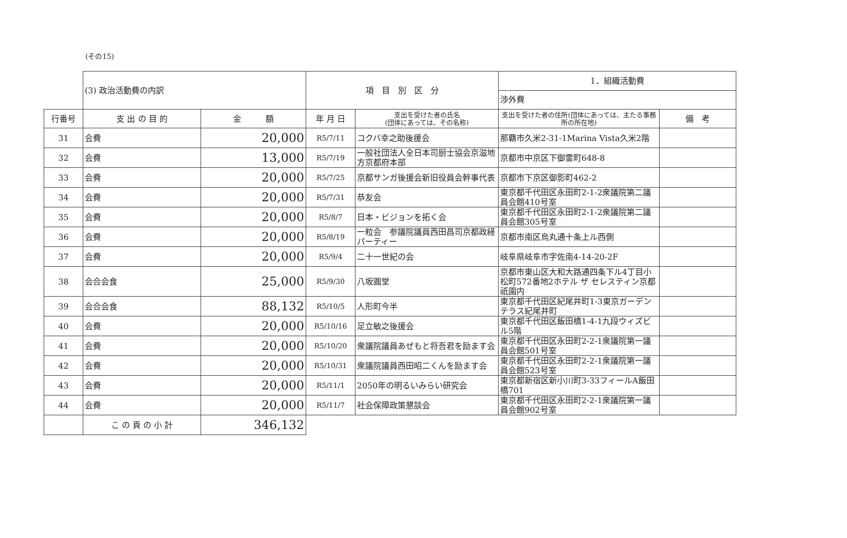(その15)
| | (3) 政治活動費の内訳 | | 項 目 別 区 分 | | 1．組織活動費 | |
| | | | | | 渉外費 | |
| 行番号 | 支 出 の 目 的 | 金 額 | 年 月 日 | 支出を受けた者の氏名 (団体にあっては、その名称) | 支出を受けた者の住所(団体にあっては、主たる事務所の所在地) | 備 考 |
| 31 | 会費 | 20,000 | R5/7/11 | コクバ幸之助後援会 | 那覇市久米2-31-1Marina Vista久米2階 | |
| 32 | 会費 | 13,000 | R5/7/19 | 一般社団法人全日本司厨士協会京滋地方京都府本部 | 京都市中京区下御霊町648-8 | |
| 33 | 会費 | 20,000 | R5/7/25 | 京都サンガ後援会新旧役員会幹事代表 | 京都市下京区御影町462-2 | |
| 34 | 会費 | 20,000 | R5/7/31 | 恭友会 | 東京都千代田区永田町2-1-2衆議院第二議員会館410号室 | |
| 35 | 会費 | 20,000 | R5/8/7 | 日本・ビジョンを拓く会 | 東京都千代田区永田町2-1-2衆議院第二議員会館305号室 | |
| 36 | 会費 | 20,000 | R5/8/19 | 一粒会 参議院議員西田昌司京都政経パーティー | 京都市南区烏丸通十条上ル西側 | |
| 37 | 会費 | 20,000 | R5/9/4 | 二十一世紀の会 | 岐阜県岐阜市字佐南4-14-20-2F | |
| 38 | 会合会食 | 25,000 | R5/9/30 | 八坂圓堂 | 京都市東山区大和大路通四条下ル4丁目小松町572番地2ホテル ザ セレスティン京都祇園内 | |
| 39 | 会合会食 | 88,132 | R5/10/5 | 人形町今半 | 東京都千代田区紀尾井町1-3東京ガーデンテラス紀尾井町 | |
| 40 | 会費 | 20,000 | R5/10/16 | 足立敏之後援会 | 東京都千代田区飯田橋1-4-1九段ウィズビル5階 | |
| 41 | 会費 | 20,000 | R5/10/20 | 衆議院議員あぜもと将吾君を励ます会 | 東京都千代田区永田町2-2-1衆議院第一議員会館501号室 | |
| 42 | 会費 | 20,000 | R5/10/31 | 衆議院議員西田昭二くんを励ます会 | 東京都千代田区永田町2-2-1衆議院第一議員会館523号室 | |
| 43 | 会費 | 20,000 | R5/11/1 | 2050年の明るいみらい研究会 | 東京都新宿区新小川町3-33フィールA飯田橋701 | |
| 44 | 会費 | 20,000 | R5/11/7 | 社会保障政策懇談会 | 東京都千代田区永田町2-2-1衆議院第一議員会館902号室 | |
| | こ の 頁 の 小 計 | 346,132 | | | | |